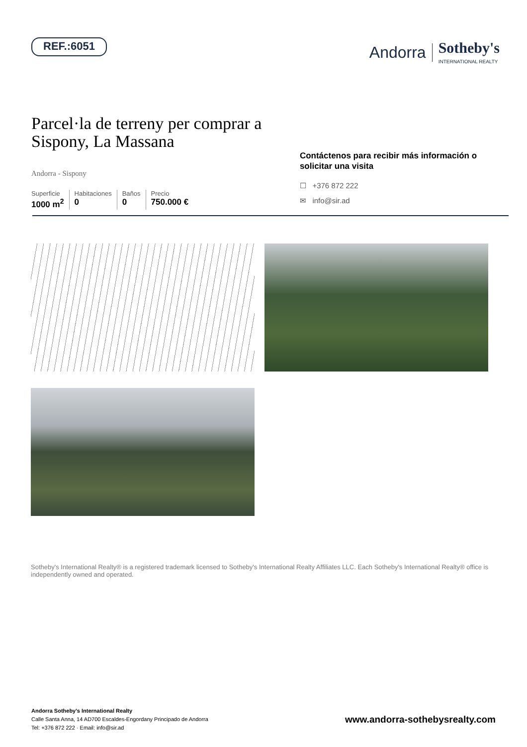REF.:6051
Andorra Sotheby's
INTERNATIONAL REALTY
Parcel·la de terreny per comprar a Sispony, La Massana
Andorra - Sispony
Superficie
1000 m<sup>2</sup>
Habitaciones
0
Baños
0
Precio
750.000 €
Contáctenos para recibir más información o solicitar una visita
☐ +376 872 222
✉ info@sir.ad
Sotheby's International Realty® is a registered trademark licensed to Sotheby's International Realty Affiliates LLC. Each Sotheby's International Realty® office is independently owned and operated.
Andorra Sotheby's International Realty
Calle Santa Anna, 14 AD700 Escaldes-Engordany Principado de Andorra
Tel: +376 872 222 · Email: info@sir.ad
www.andorra-sothebysrealty.com